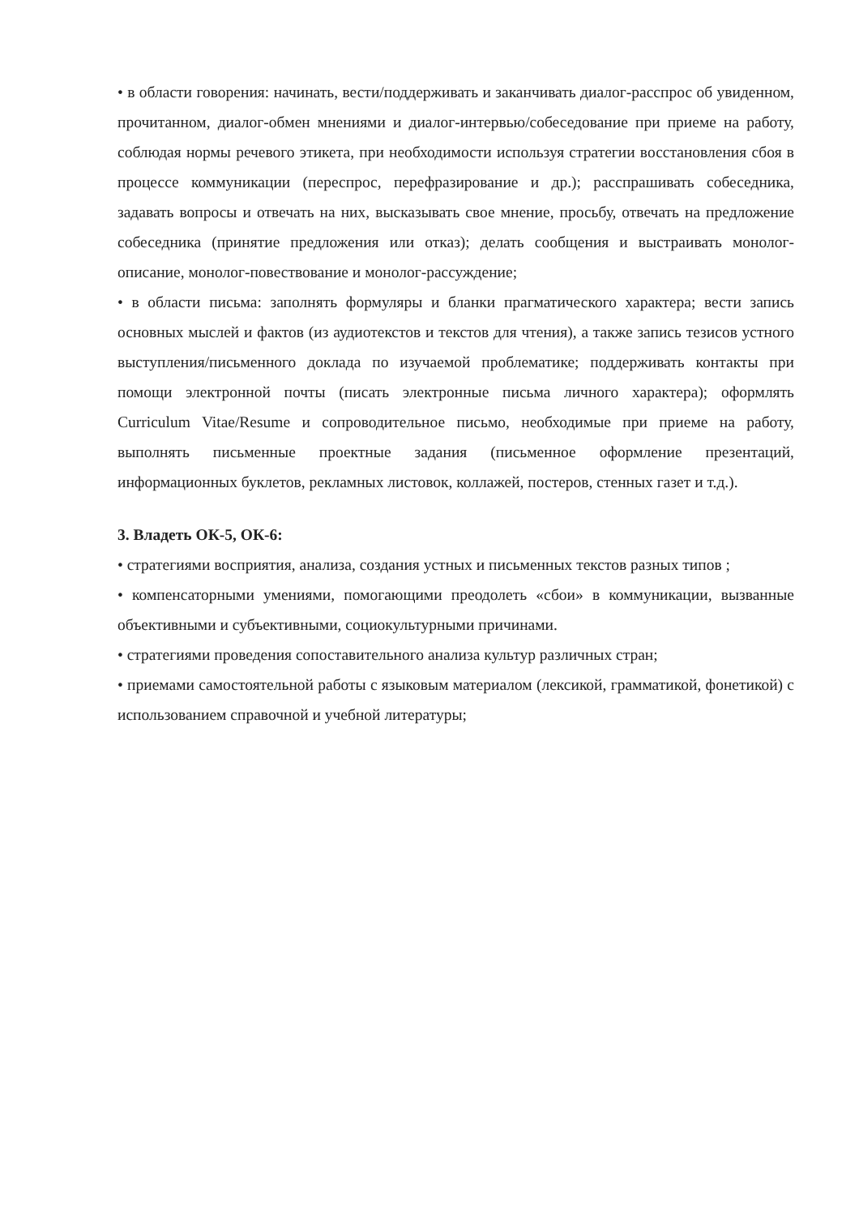• в области говорения: начинать, вести/поддерживать и заканчивать диалог-расспрос об увиденном, прочитанном, диалог-обмен мнениями и диалог-интервью/собеседование при приеме на работу, соблюдая нормы речевого этикета, при необходимости используя стратегии восстановления сбоя в процессе коммуникации (переспрос, перефразирование и др.); расспрашивать собеседника, задавать вопросы и отвечать на них, высказывать свое мнение, просьбу, отвечать на предложение собеседника (принятие предложения или отказ); делать сообщения и выстраивать монолог-описание, монолог-повествование и монолог-рассуждение;
• в области письма: заполнять формуляры и бланки прагматического характера; вести запись основных мыслей и фактов (из аудиотекстов и текстов для чтения), а также запись тезисов устного выступления/письменного доклада по изучаемой проблематике; поддерживать контакты при помощи электронной почты (писать электронные письма личного характера); оформлять Curriculum Vitae/Resume и сопроводительное письмо, необходимые при приеме на работу, выполнять письменные проектные задания (письменное оформление презентаций, информационных буклетов, рекламных листовок, коллажей, постеров, стенных газет и т.д.).
3. Владеть ОК-5, ОК-6:
• стратегиями восприятия, анализа, создания устных и письменных текстов разных типов ;
• компенсаторными умениями, помогающими преодолеть «сбои» в коммуникации, вызванные объективными и субъективными, социокультурными причинами.
• стратегиями проведения сопоставительного анализа культур различных стран;
• приемами самостоятельной работы с языковым материалом (лексикой, грамматикой, фонетикой) с использованием справочной и учебной литературы;